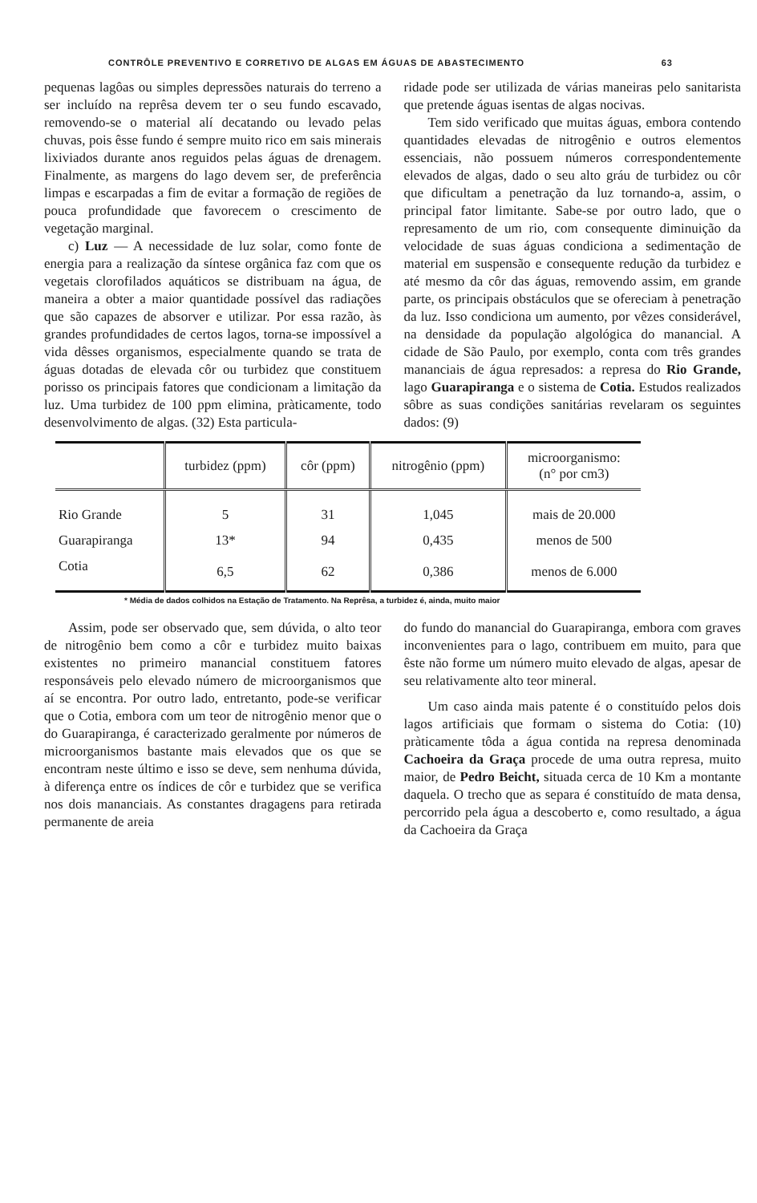CONTRÔLE PREVENTIVO E CORRETIVO DE ALGAS EM ÁGUAS DE ABASTECIMENTO 63
pequenas lagôas ou simples depressões naturais do terreno a ser incluído na reprêsa devem ter o seu fundo escavado, removendo-se o material alí decatando ou levado pelas chuvas, pois êsse fundo é sempre muito rico em sais minerais lixiviados durante anos reguidos pelas águas de drenagem. Finalmente, as margens do lago devem ser, de preferência limpas e escarpadas a fim de evitar a formação de regiões de pouca profundidade que favorecem o crescimento de vegetação marginal.
c) Luz — A necessidade de luz solar, como fonte de energia para a realização da síntese orgânica faz com que os vegetais clorofilados aquáticos se distribuam na água, de maneira a obter a maior quantidade possível das radiações que são capazes de absorver e utilizar. Por essa razão, às grandes profundidades de certos lagos, torna-se impossível a vida dêsses organismos, especialmente quando se trata de águas dotadas de elevada côr ou turbidez que constituem porisso os principais fatores que condicionam a limitação da luz. Uma turbidez de 100 ppm elimina, pràticamente, todo desenvolvimento de algas. (32) Esta particula-
ridade pode ser utilizada de várias maneiras pelo sanitarista que pretende águas isentas de algas nocivas.
Tem sido verificado que muitas águas, embora contendo quantidades elevadas de nitrogênio e outros elementos essenciais, não possuem números correspondentemente elevados de algas, dado o seu alto gráu de turbidez ou côr que dificultam a penetração da luz tornando-a, assim, o principal fator limitante. Sabe-se por outro lado, que o represamento de um rio, com consequente diminuição da velocidade de suas águas condiciona a sedimentação de material em suspensão e consequente redução da turbidez e até mesmo da côr das águas, removendo assim, em grande parte, os principais obstáculos que se ofereciam à penetração da luz. Isso condiciona um aumento, por vêzes considerável, na densidade da população algológica do manancial. A cidade de São Paulo, por exemplo, conta com três grandes mananciais de água represados: a represa do Rio Grande, lago Guarapiranga e o sistema de Cotia. Estudos realizados sôbre as suas condições sanitárias revelaram os seguintes dados: (9)
| | turbidez (ppm) | côr (ppm) | nitrogênio (ppm) | microorganismo: (n° por cm3) |
| --- | --- | --- | --- | --- |
| Rio Grande | 5 | 31 | 1,045 | mais de 20.000 |
| Guarapiranga | 13* | 94 | 0,435 | menos de 500 |
| Cotia | 6,5 | 62 | 0,386 | menos de 6.000 |
* Média de dados colhidos na Estação de Tratamento. Na Reprêsa, a turbidez é, ainda, muito maior
Assim, pode ser observado que, sem dúvida, o alto teor de nitrogênio bem como a côr e turbidez muito baixas existentes no primeiro manancial constituem fatores responsáveis pelo elevado número de microorganismos que aí se encontra. Por outro lado, entretanto, pode-se verificar que o Cotia, embora com um teor de nitrogênio menor que o do Guarapiranga, é caracterizado geralmente por números de microorganismos bastante mais elevados que os que se encontram neste último e isso se deve, sem nenhuma dúvida, à diferença entre os índices de côr e turbidez que se verifica nos dois mananciais. As constantes dragagens para retirada permanente de areia
do fundo do manancial do Guarapiranga, embora com graves inconvenientes para o lago, contribuem em muito, para que êste não forme um número muito elevado de algas, apesar de seu relativamente alto teor mineral.
Um caso ainda mais patente é o constituído pelos dois lagos artificiais que formam o sistema do Cotia: (10) pràticamente tôda a água contida na represa denominada Cachoeira da Graça procede de uma outra represa, muito maior, de Pedro Beicht, situada cerca de 10 Km a montante daquela. O trecho que as separa é constituído de mata densa, percorrido pela água a descoberto e, como resultado, a água da Cachoeira da Graça